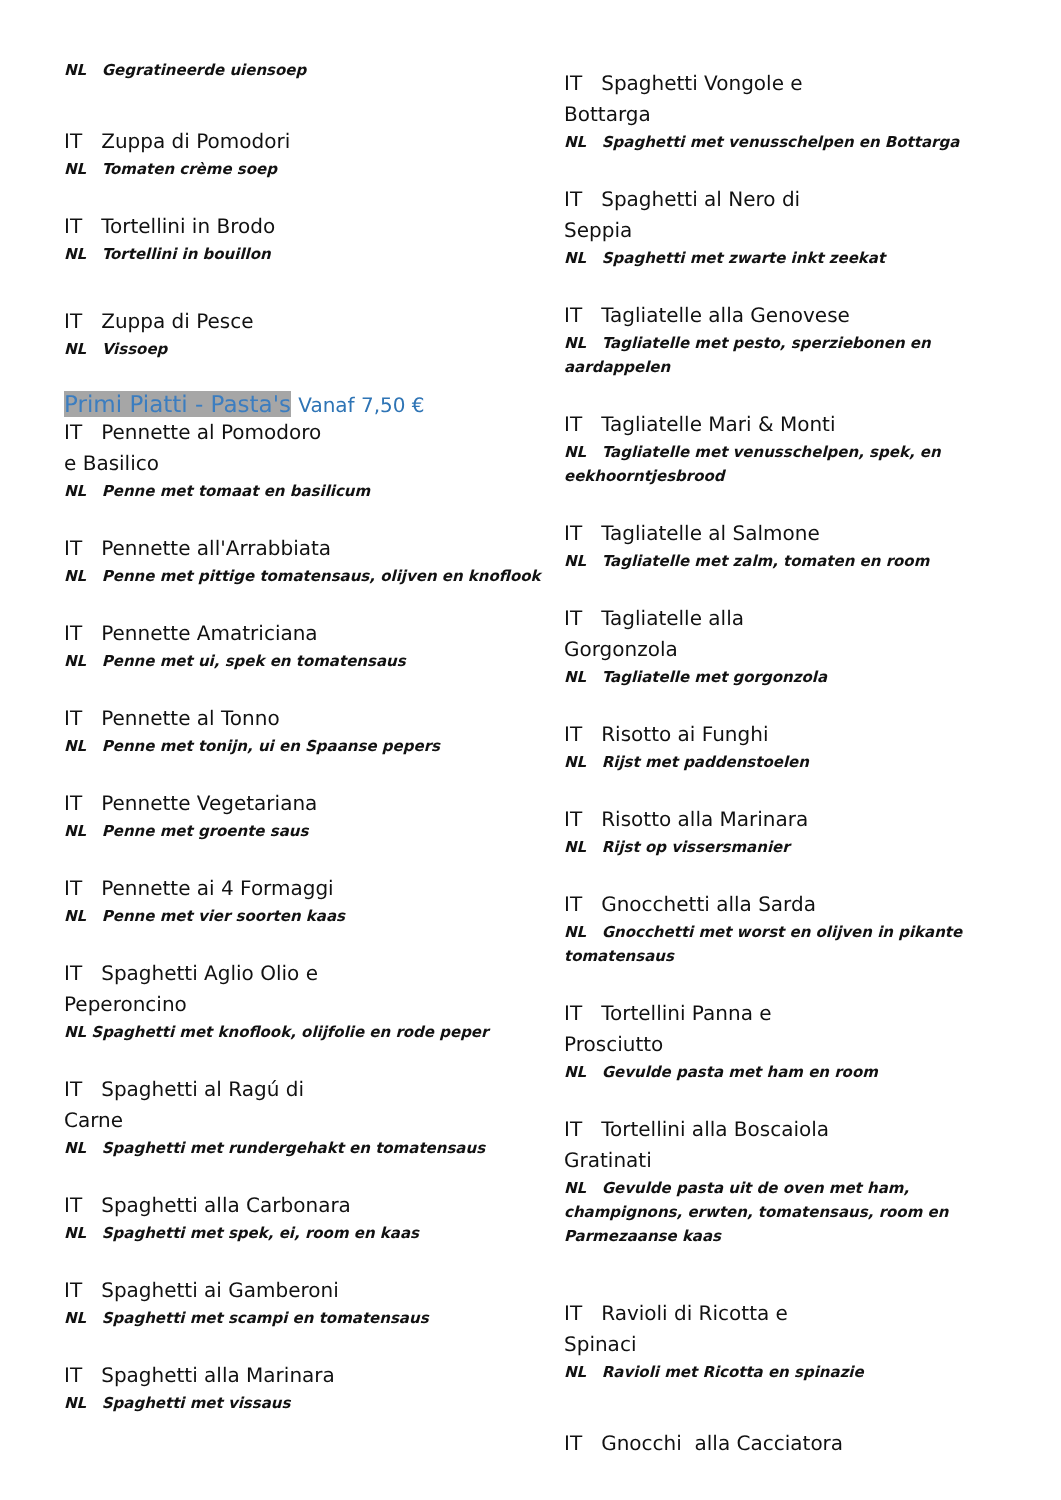NL Gegratineerde uiensoep
IT Zuppa di Pomodori
NL Tomaten crème soep
IT Tortellini in Brodo
NL Tortellini in bouillon
IT Zuppa di Pesce
NL Vissoep
Primi Piatti - Pasta's Vanaf 7,50 €
IT Pennette al Pomodoro
e Basilico
NL Penne met tomaat en basilicum
IT Pennette all'Arrabbiata
NL Penne met pittige tomatensaus, olijven en knoflook
IT Pennette Amatriciana
NL Penne met ui, spek en tomatensaus
IT Pennette al Tonno
NL Penne met tonijn, ui en Spaanse pepers
IT Pennette Vegetariana
NL Penne met groente saus
IT Pennette ai 4 Formaggi
NL Penne met vier soorten kaas
IT Spaghetti Aglio Olio e
Peperoncino
NL Spaghetti met knoflook, olijfolie en rode peper
IT Spaghetti al Ragú di
Carne
NL Spaghetti met rundergehakt en tomatensaus
IT Spaghetti alla Carbonara
NL Spaghetti met spek, ei, room en kaas
IT Spaghetti ai Gamberoni
NL Spaghetti met scampi en tomatensaus
IT Spaghetti alla Marinara
NL Spaghetti met vissaus
IT Spaghetti Vongole e
Bottarga
NL Spaghetti met venusschelpen en Bottarga
IT Spaghetti al Nero di
Seppia
NL Spaghetti met zwarte inkt zeekat
IT Tagliatelle alla Genovese
NL Tagliatelle met pesto, sperziebonen en aardappelen
IT Tagliatelle Mari & Monti
NL Tagliatelle met venusschelpen, spek, en eekhoorntjesbrood
IT Tagliatelle al Salmone
NL Tagliatelle met zalm, tomaten en room
IT Tagliatelle alla
Gorgonzola
NL Tagliatelle met gorgonzola
IT Risotto ai Funghi
NL Rijst met paddenstoelen
IT Risotto alla Marinara
NL Rijst op vissersmanier
IT Gnocchetti alla Sarda
NL Gnocchetti met worst en olijven in pikante tomatensaus
IT Tortellini Panna e
Prosciutto
NL Gevulde pasta met ham en room
IT Tortellini alla Boscaiola
Gratinati
NL Gevulde pasta uit de oven met ham, champignons, erwten, tomatensaus, room en Parmezaanse kaas
IT Ravioli di Ricotta e
Spinaci
NL Ravioli met Ricotta en spinazie
IT Gnocchi alla Cacciatora